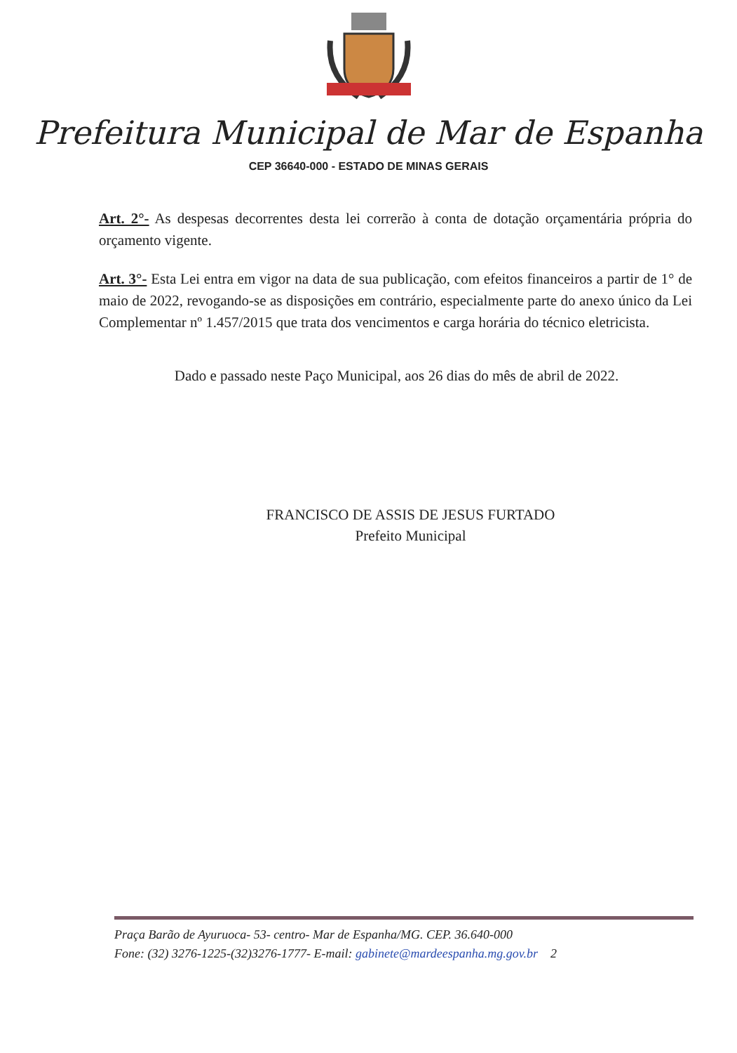Prefeitura Municipal de Mar de Espanha
CEP 36640-000 - ESTADO DE MINAS GERAIS
Art. 2°- As despesas decorrentes desta lei correrão à conta de dotação orçamentária própria do orçamento vigente.
Art. 3°- Esta Lei entra em vigor na data de sua publicação, com efeitos financeiros a partir de 1° de maio de 2022, revogando-se as disposições em contrário, especialmente parte do anexo único da Lei Complementar nº 1.457/2015 que trata dos vencimentos e carga horária do técnico eletricista.
Dado e passado neste Paço Municipal, aos 26 dias do mês de abril de 2022.
FRANCISCO DE ASSIS DE JESUS FURTADO
Prefeito Municipal
Praça Barão de Ayuruoca- 53- centro- Mar de Espanha/MG. CEP. 36.640-000
Fone: (32) 3276-1225-(32)3276-1777- E-mail: gabinete@mardeespanha.mg.gov.br 2